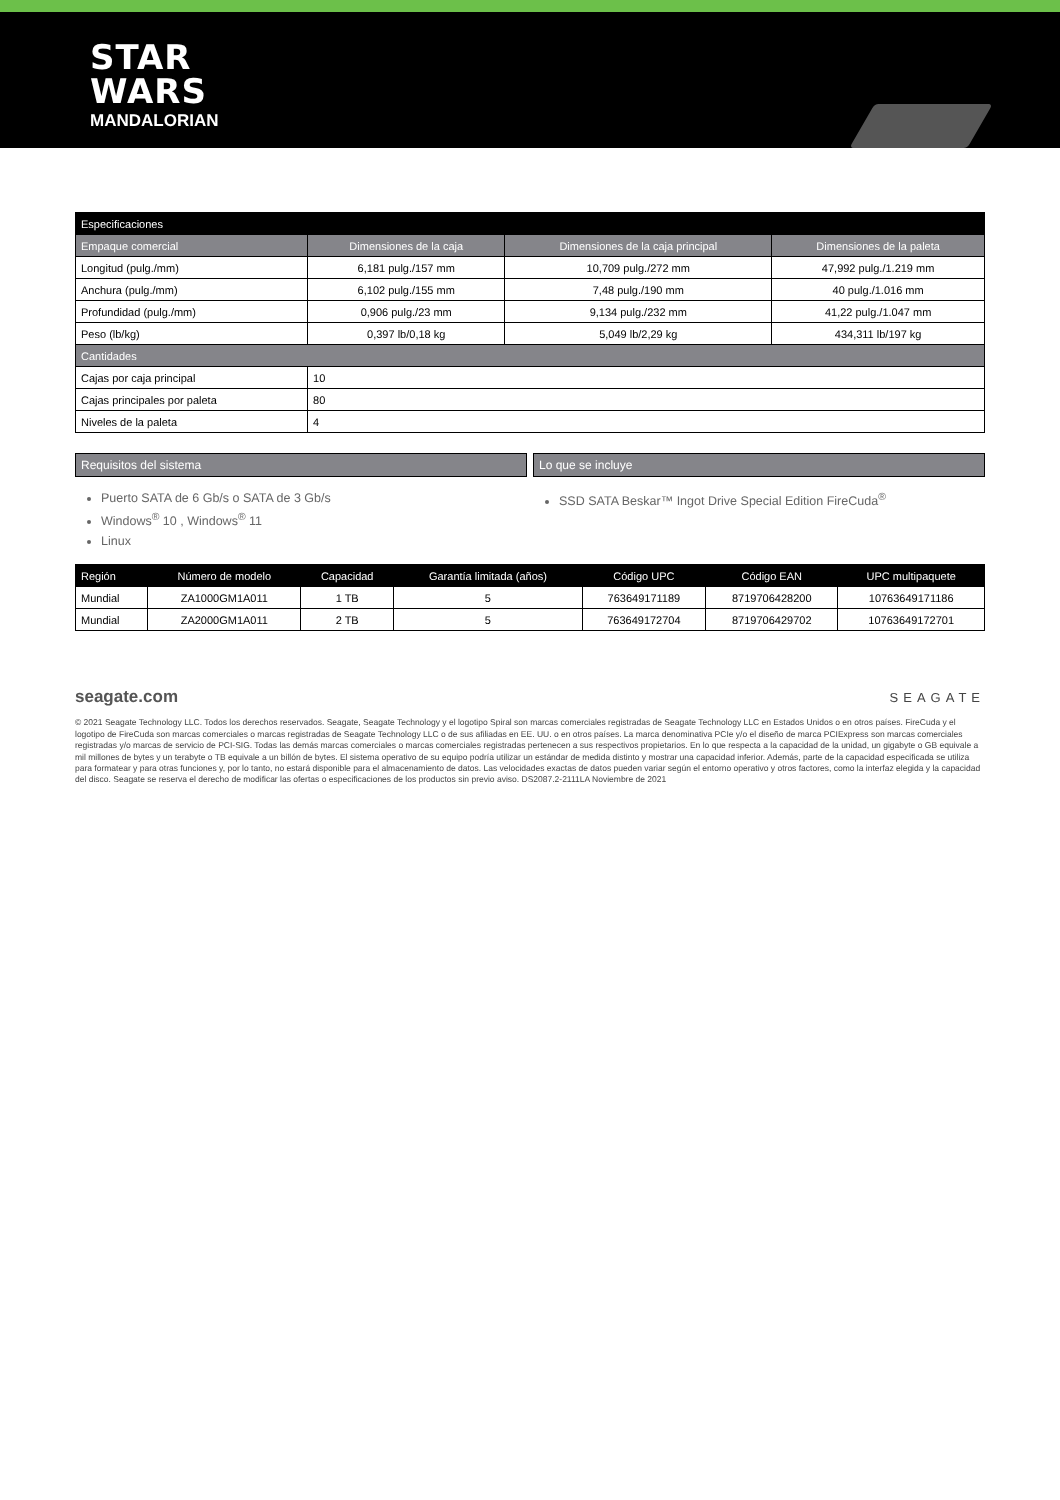STAR
WARS
MANDALORIAN
| Especificaciones | | | |
| --- | --- | --- | --- |
| Empaque comercial | Dimensiones de la caja | Dimensiones de la caja principal | Dimensiones de la paleta |
| Longitud (pulg./mm) | 6,181 pulg./157 mm | 10,709 pulg./272 mm | 47,992 pulg./1.219 mm |
| Anchura (pulg./mm) | 6,102 pulg./155 mm | 7,48 pulg./190 mm | 40 pulg./1.016 mm |
| Profundidad (pulg./mm) | 0,906 pulg./23 mm | 9,134 pulg./232 mm | 41,22 pulg./1.047 mm |
| Peso (lb/kg) | 0,397 lb/0,18 kg | 5,049 lb/2,29 kg | 434,311 lb/197 kg |
| Cantidades | | | |
| Cajas por caja principal | 10 | | |
| Cajas principales por paleta | 80 | | |
| Niveles de la paleta | 4 | | |
Requisitos del sistema
Puerto SATA de 6 Gb/s o SATA de 3 Gb/s
Windows<sup>®</sup> 10 , Windows<sup>®</sup> 11
Linux
Lo que se incluye
SSD SATA Beskar™ Ingot Drive Special Edition FireCuda<sup>®</sup>
| Región | Número de modelo | Capacidad | Garantía limitada (años) | Código UPC | Código EAN | UPC multipaquete |
| --- | --- | --- | --- | --- | --- | --- |
| Mundial | ZA1000GM1A011 | 1 TB | 5 | 763649171189 | 8719706428200 | 10763649171186 |
| Mundial | ZA2000GM1A011 | 2 TB | 5 | 763649172704 | 8719706429702 | 10763649172701 |
seagate.com SEAGATE
© 2021 Seagate Technology LLC. Todos los derechos reservados. Seagate, Seagate Technology y el logotipo Spiral son marcas comerciales registradas de Seagate Technology LLC en Estados Unidos o en otros países. FireCuda y el logotipo de FireCuda son marcas comerciales o marcas registradas de Seagate Technology LLC o de sus afiliadas en EE. UU. o en otros países. La marca denominativa PCIe y/o el diseño de marca PCIExpress son marcas comerciales registradas y/o marcas de servicio de PCI-SIG. Todas las demás marcas comerciales o marcas comerciales registradas pertenecen a sus respectivos propietarios. En lo que respecta a la capacidad de la unidad, un gigabyte o GB equivale a mil millones de bytes y un terabyte o TB equivale a un billón de bytes. El sistema operativo de su equipo podría utilizar un estándar de medida distinto y mostrar una capacidad inferior. Además, parte de la capacidad especificada se utiliza para formatear y para otras funciones y, por lo tanto, no estará disponible para el almacenamiento de datos. Las velocidades exactas de datos pueden variar según el entorno operativo y otros factores, como la interfaz elegida y la capacidad del disco. Seagate se reserva el derecho de modificar las ofertas o especificaciones de los productos sin previo aviso. DS2087.2-2111LA Noviembre de 2021